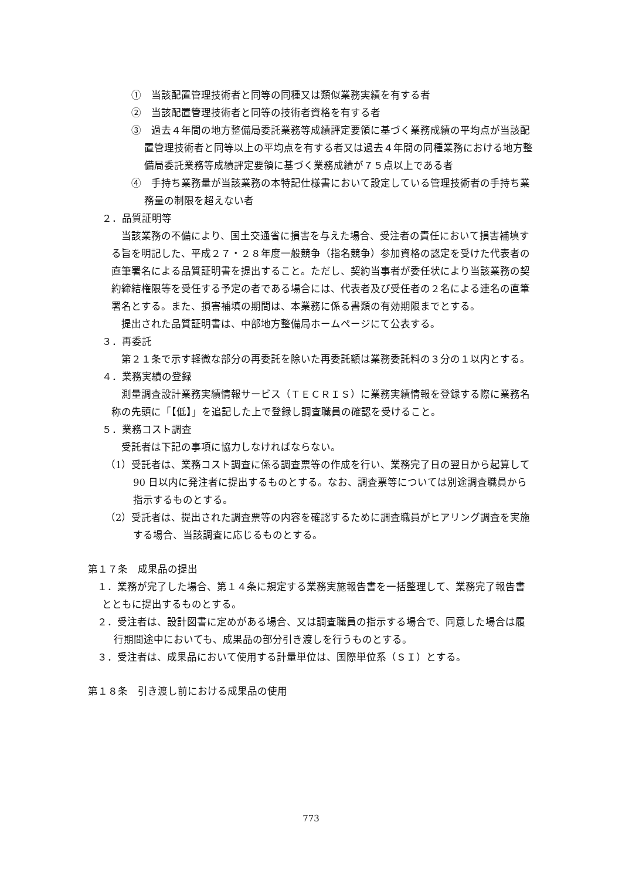①　当該配置管理技術者と同等の同種又は類似業務実績を有する者
②　当該配置管理技術者と同等の技術者資格を有する者
③　過去４年間の地方整備局委託業務等成績評定要領に基づく業務成績の平均点が当該配置管理技術者と同等以上の平均点を有する者又は過去４年間の同種業務における地方整備局委託業務等成績評定要領に基づく業務成績が７５点以上である者
④　手持ち業務量が当該業務の本特記仕様書において設定している管理技術者の手持ち業務量の制限を超えない者
２．品質証明等
当該業務の不備により、国土交通省に損害を与えた場合、受注者の責任において損害補填する旨を明記した、平成２７・２８年度一般競争（指名競争）参加資格の認定を受けた代表者の直筆署名による品質証明書を提出すること。ただし、契約当事者が委任状により当該業務の契約締結権限等を受任する予定の者である場合には、代表者及び受任者の２名による連名の直筆署名とする。また、損害補填の期間は、本業務に係る書類の有効期限までとする。
提出された品質証明書は、中部地方整備局ホームページにて公表する。
３．再委託
第２１条で示す軽微な部分の再委託を除いた再委託額は業務委託料の３分の１以内とする。
４．業務実績の登録
測量調査設計業務実績情報サービス（ＴＥＣＲＩＳ）に業務実績情報を登録する際に業務名称の先頭に「【低】」を追記した上で登録し調査職員の確認を受けること。
５．業務コスト調査
受託者は下記の事項に協力しなければならない。
（1）受託者は、業務コスト調査に係る調査票等の作成を行い、業務完了日の翌日から起算して 90 日以内に発注者に提出するものとする。なお、調査票等については別途調査職員から指示するものとする。
（2）受託者は、提出された調査票等の内容を確認するために調査職員がヒアリング調査を実施する場合、当該調査に応じるものとする。
第１７条　成果品の提出
１．業務が完了した場合、第１４条に規定する業務実施報告書を一括整理して、業務完了報告書とともに提出するものとする。
２．受注者は、設計図書に定めがある場合、又は調査職員の指示する場合で、同意した場合は履行期間途中においても、成果品の部分引き渡しを行うものとする。
３．受注者は、成果品において使用する計量単位は、国際単位系（ＳＩ）とする。
第１８条　引き渡し前における成果品の使用
773